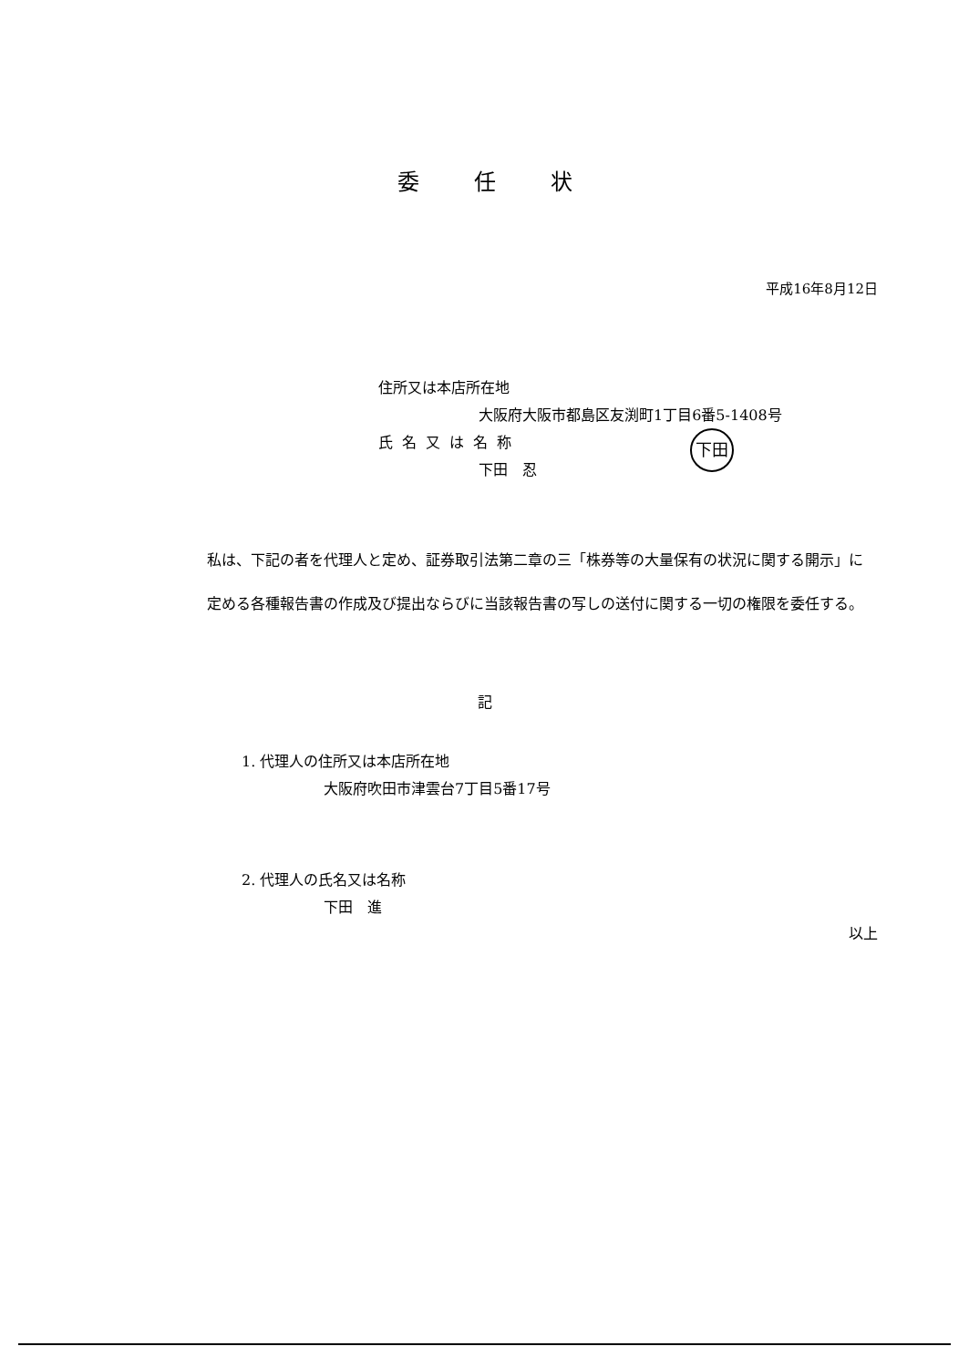下田
委任状
平成16年8月12日
住所又は本店所在地
大阪府大阪市都島区友渕町1丁目6番5-1408号
氏名又は名称
下田　忍
私は、下記の者を代理人と定め、証券取引法第二章の三「株券等の大量保有の状況に関する開示」に定める各種報告書の作成及び提出ならびに当該報告書の写しの送付に関する一切の権限を委任する。
記
1. 代理人の住所又は本店所在地
大阪府吹田市津雲台7丁目5番17号
2. 代理人の氏名又は名称
下田　進
以上